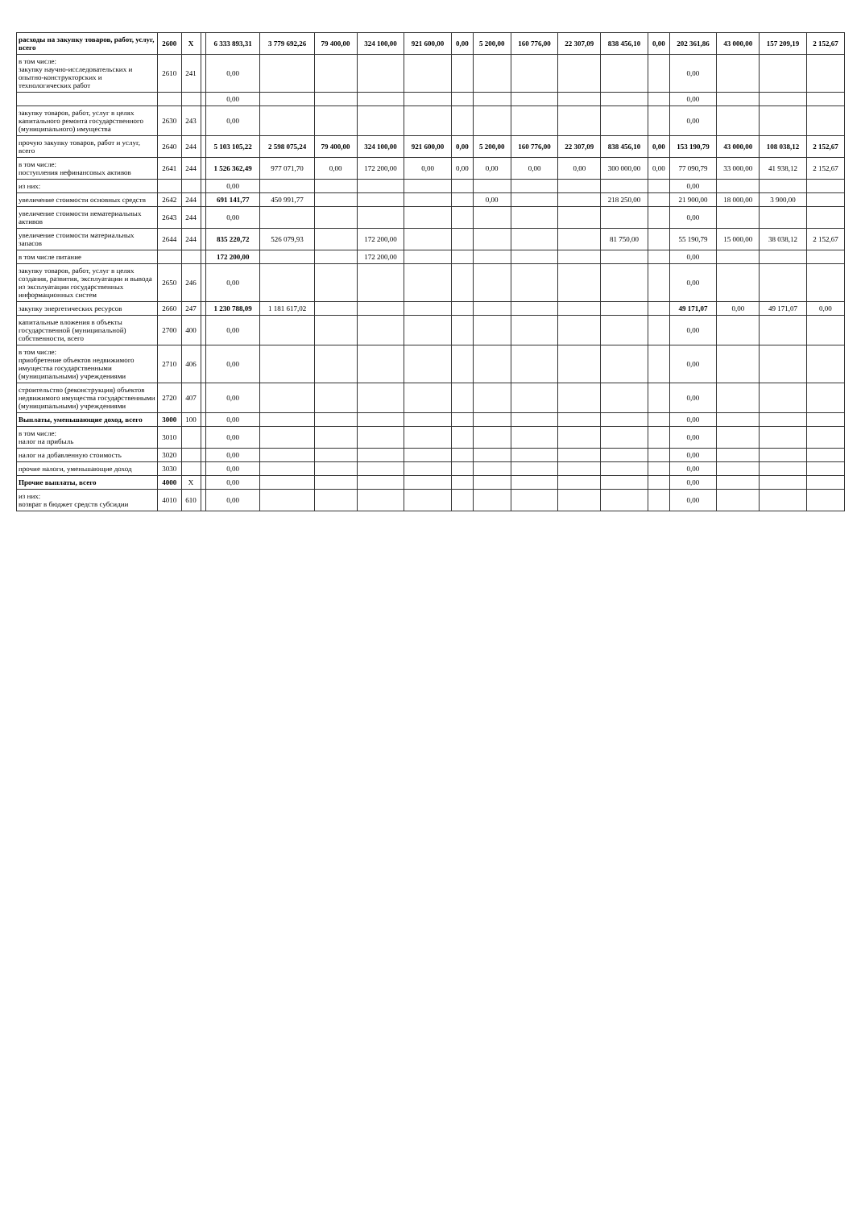| расходы на закупку товаров, работ, услуг, всего | 2600 | X | | 6 333 893,31 | 3 779 692,26 | 79 400,00 | 324 100,00 | 921 600,00 | 0,00 | 5 200,00 | 160 776,00 | 22 307,09 | 838 456,10 | 0,00 | 202 361,86 | 43 000,00 | 157 209,19 | 2 152,67 |
| в том числе: закупку научно-исследовательских и опытно-конструкторских и технологических работ | 2610 | 241 | | 0,00 | | | | | | | | | | | 0,00 | | | |
| | | | | 0,00 | | | | | | | | | | | 0,00 | | | |
| закупку товаров, работ, услуг в целях капитального ремонта государственного (муниципального) имущества | 2630 | 243 | | 0,00 | | | | | | | | | | | 0,00 | | | |
| прочую закупку товаров, работ и услуг, всего | 2640 | 244 | | 5 103 105,22 | 2 598 075,24 | 79 400,00 | 324 100,00 | 921 600,00 | 0,00 | 5 200,00 | 160 776,00 | 22 307,09 | 838 456,10 | 0,00 | 153 190,79 | 43 000,00 | 108 038,12 | 2 152,67 |
| в том числе: поступления нефинансовых активов | 2641 | 244 | | 1 526 362,49 | 977 071,70 | 0,00 | 172 200,00 | 0,00 | 0,00 | 0,00 | 0,00 | 0,00 | 300 000,00 | 0,00 | 77 090,79 | 33 000,00 | 41 938,12 | 2 152,67 |
| из них: | | | | 0,00 | | | | | | | | | | | 0,00 | | | |
| увеличение стоимости основных средств | 2642 | 244 | | 691 141,77 | 450 991,77 | | | | | 0,00 | | | 218 250,00 | | 21 900,00 | 18 000,00 | 3 900,00 | |
| увеличение стоимости нематериальных активов | 2643 | 244 | | 0,00 | | | | | | | | | | | 0,00 | | | |
| увеличение стоимости материальных запасов | 2644 | 244 | | 835 220,72 | 526 079,93 | | 172 200,00 | | | | | | 81 750,00 | | 55 190,79 | 15 000,00 | 38 038,12 | 2 152,67 |
| в том числе питание | | | | 172 200,00 | | | 172 200,00 | | | | | | | | 0,00 | | | |
| закупку товаров, работ, услуг в целях создания, развития, эксплуатации и вывода из эксплуатации государственных информационных систем | 2650 | 246 | | 0,00 | | | | | | | | | | | 0,00 | | | |
| закупку энергетических ресурсов | 2660 | 247 | | 1 230 788,09 | 1 181 617,02 | | | | | | | | | | 49 171,07 | 0,00 | 49 171,07 | 0,00 |
| капитальные вложения в объекты государственной (муниципальной) собственности, всего | 2700 | 400 | | 0,00 | | | | | | | | | | | 0,00 | | | |
| в том числе: приобретение объектов недвижимого имущества государственными (муниципальными) учреждениями | 2710 | 406 | | 0,00 | | | | | | | | | | | 0,00 | | | |
| строительство (реконструкция) объектов недвижимого имущества государственными (муниципальными) учреждениями | 2720 | 407 | | 0,00 | | | | | | | | | | | 0,00 | | | |
| Выплаты, уменьшающие доход, всего | 3000 | 100 | | 0,00 | | | | | | | | | | | 0,00 | | | |
| в том числе: налог на прибыль | 3010 | | | 0,00 | | | | | | | | | | | 0,00 | | | |
| налог на добавленную стоимость | 3020 | | | 0,00 | | | | | | | | | | | 0,00 | | | |
| прочие налоги, уменьшающие доход | 3030 | | | 0,00 | | | | | | | | | | | 0,00 | | | |
| Прочие выплаты, всего | 4000 | X | | 0,00 | | | | | | | | | | | 0,00 | | | |
| из них: возврат в бюджет средств субсидии | 4010 | 610 | | 0,00 | | | | | | | | | | | 0,00 | | | |